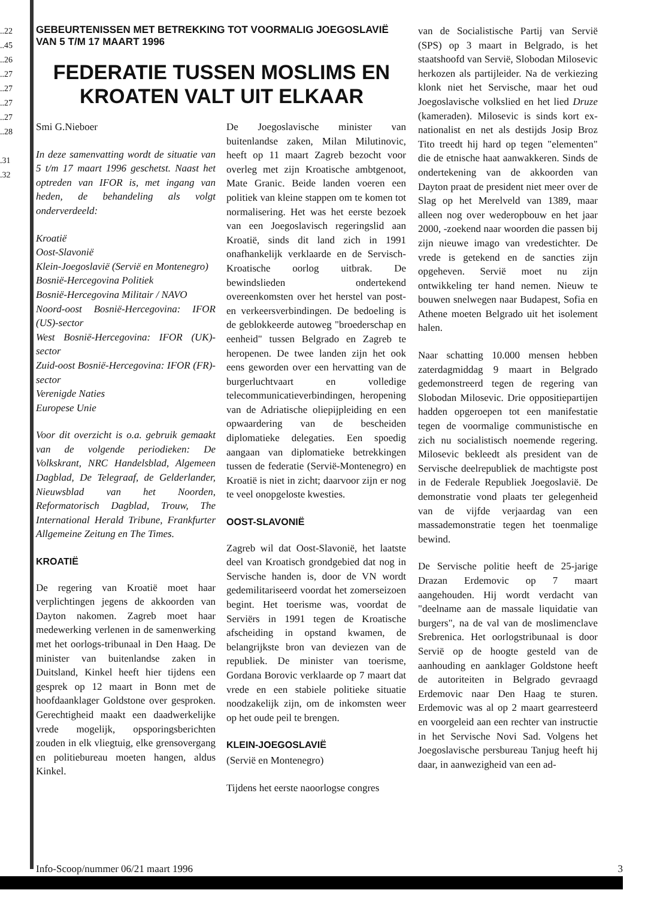..22
..45
..26
..27
..27
..27
..27
..28
.31
.32
GEBEURTENISSEN MET BETREKKING TOT VOORMALIG JOEGOSLAVIË VAN 5 T/M 17 MAART 1996
FEDERATIE TUSSEN MOSLIMS EN KROATEN VALT UIT ELKAAR
Smi G.Nieboer
In deze samenvatting wordt de situatie van 5 t/m 17 maart 1996 geschetst. Naast het optreden van IFOR is, met ingang van heden, de behandeling als volgt onderverdeeld:
Kroatië
Oost-Slavonië
Klein-Joegoslavië (Servië en Montenegro)
Bosnië-Hercegovina Politiek
Bosnië-Hercegovina Militair / NAVO
Noord-oost Bosnië-Hercegovina: IFOR (US)-sector
West Bosnië-Hercegovina: IFOR (UK)-sector
Zuid-oost Bosnië-Hercegovina: IFOR (FR)-sector
Verenigde Naties
Europese Unie
Voor dit overzicht is o.a. gebruik gemaakt van de volgende periodieken: De Volkskrant, NRC Handelsblad, Algemeen Dagblad, De Telegraaf, de Gelderlander, Nieuwsblad van het Noorden, Reformatorisch Dagblad, Trouw, The International Herald Tribune, Frankfurter Allgemeine Zeitung en The Times.
KROATIË
De regering van Kroatië moet haar verplichtingen jegens de akkoorden van Dayton nakomen. Zagreb moet haar medewerking verlenen in de samenwerking met het oorlogs-tribunaal in Den Haag. De minister van buitenlandse zaken in Duitsland, Kinkel heeft hier tijdens een gesprek op 12 maart in Bonn met de hoofdaanklager Goldstone over gesproken. Gerechtigheid maakt een daadwerkelijke vrede mogelijk, opsporingsberichten zouden in elk vliegtuig, elke grensovergang en politiebureau moeten hangen, aldus Kinkel.
De Joegoslavische minister van buitenlandse zaken, Milan Milutinovic, heeft op 11 maart Zagreb bezocht voor overleg met zijn Kroatische ambtgenoot, Mate Granic. Beide landen voeren een politiek van kleine stappen om te komen tot normalisering. Het was het eerste bezoek van een Joegoslavisch regeringslid aan Kroatië, sinds dit land zich in 1991 onafhankelijk verklaarde en de Servisch-Kroatische oorlog uitbrak. De bewindslieden ondertekend overeenkomsten over het herstel van post- en verkeersverbindingen. De bedoeling is de geblokkeerde autoweg "broederschap en eenheid" tussen Belgrado en Zagreb te heropenen. De twee landen zijn het ook eens geworden over een hervatting van de burgerluchtvaart en volledige telecommunicatieverbindingen, heropening van de Adriatische oliepijpleiding en een opwaardering van de bescheiden diplomatieke delegaties. Een spoedig aangaan van diplomatieke betrekkingen tussen de federatie (Servië-Montenegro) en Kroatië is niet in zicht; daarvoor zijn er nog te veel onopgeloste kwesties.
OOST-SLAVONIË
Zagreb wil dat Oost-Slavonië, het laatste deel van Kroatisch grondgebied dat nog in Servische handen is, door de VN wordt gedemilitariseerd voordat het zomerseizoen begint. Het toerisme was, voordat de Serviërs in 1991 tegen de Kroatische afscheiding in opstand kwamen, de belangrijkste bron van deviezen van de republiek. De minister van toerisme, Gordana Borovic verklaarde op 7 maart dat vrede en een stabiele politieke situatie noodzakelijk zijn, om de inkomsten weer op het oude peil te brengen.
KLEIN-JOEGOSLAVIË
(Servië en Montenegro)
Tijdens het eerste naoorlogse congres
van de Socialistische Partij van Servië (SPS) op 3 maart in Belgrado, is het staatshoofd van Servië, Slobodan Milosevic herkozen als partijleider. Na de verkiezing klonk niet het Servische, maar het oud Joegoslavische volkslied en het lied Druze (kameraden). Milosevic is sinds kort ex-nationalist en net als destijds Josip Broz Tito treedt hij hard op tegen "elementen" die de etnische haat aanwakkeren. Sinds de ondertekening van de akkoorden van Dayton praat de president niet meer over de Slag op het Merelveld van 1389, maar alleen nog over wederopbouw en het jaar 2000, -zoekend naar woorden die passen bij zijn nieuwe imago van vredestichter. De vrede is getekend en de sancties zijn opgeheven. Servië moet nu zijn ontwikkeling ter hand nemen. Nieuw te bouwen snelwegen naar Budapest, Sofia en Athene moeten Belgrado uit het isolement halen.
Naar schatting 10.000 mensen hebben zaterdagmiddag 9 maart in Belgrado gedemonstreerd tegen de regering van Slobodan Milosevic. Drie oppositiepartijen hadden opgeroepen tot een manifestatie tegen de voormalige communistische en zich nu socialistisch noemende regering. Milosevic bekleedt als president van de Servische deelrepubliek de machtigste post in de Federale Republiek Joegoslavië. De demonstratie vond plaats ter gelegenheid van de vijfde verjaardag van een massademonstratie tegen het toenmalige bewind.
De Servische politie heeft de 25-jarige Drazan Erdemovic op 7 maart aangehouden. Hij wordt verdacht van "deelname aan de massale liquidatie van burgers", na de val van de moslimenclave Srebrenica. Het oorlogstribunaal is door Servië op de hoogte gesteld van de aanhouding en aanklager Goldstone heeft de autoriteiten in Belgrado gevraagd Erdemovic naar Den Haag te sturen. Erdemovic was al op 2 maart gearresteerd en voorgeleid aan een rechter van instructie in het Servische Novi Sad. Volgens het Joegoslavische persbureau Tanjug heeft hij daar, in aanwezigheid van een ad-
Info-Scoop/nummer 06/21 maart 1996 3